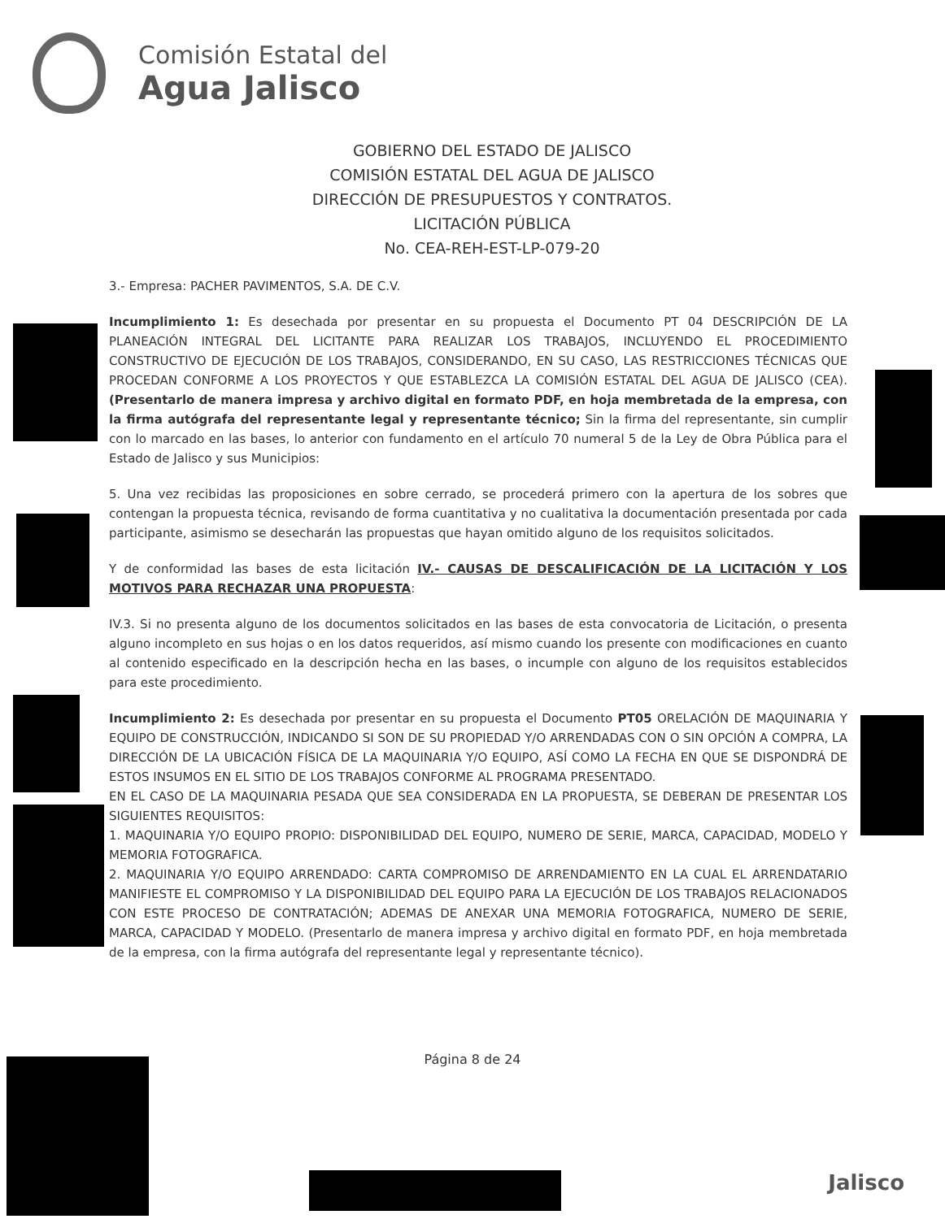Comisión Estatal del
Agua Jalisco
GOBIERNO DEL ESTADO DE JALISCO
COMISIÓN ESTATAL DEL AGUA DE JALISCO
DIRECCIÓN DE PRESUPUESTOS Y CONTRATOS.
LICITACIÓN PÚBLICA
No. CEA-REH-EST-LP-079-20
3.- Empresa: PACHER PAVIMENTOS, S.A. DE C.V.
Incumplimiento 1: Es desechada por presentar en su propuesta el Documento PT 04 DESCRIPCIÓN DE LA PLANEACIÓN INTEGRAL DEL LICITANTE PARA REALIZAR LOS TRABAJOS, INCLUYENDO EL PROCEDIMIENTO CONSTRUCTIVO DE EJECUCIÓN DE LOS TRABAJOS, CONSIDERANDO, EN SU CASO, LAS RESTRICCIONES TÉCNICAS QUE PROCEDAN CONFORME A LOS PROYECTOS Y QUE ESTABLEZCA LA COMISIÓN ESTATAL DEL AGUA DE JALISCO (CEA). (Presentarlo de manera impresa y archivo digital en formato PDF, en hoja membretada de la empresa, con la firma autógrafa del representante legal y representante técnico; Sin la firma del representante, sin cumplir con lo marcado en las bases, lo anterior con fundamento en el artículo 70 numeral 5 de la Ley de Obra Pública para el Estado de Jalisco y sus Municipios:
5. Una vez recibidas las proposiciones en sobre cerrado, se procederá primero con la apertura de los sobres que contengan la propuesta técnica, revisando de forma cuantitativa y no cualitativa la documentación presentada por cada participante, asimismo se desecharán las propuestas que hayan omitido alguno de los requisitos solicitados.
Y de conformidad las bases de esta licitación IV.- CAUSAS DE DESCALIFICACIÓN DE LA LICITACIÓN Y LOS MOTIVOS PARA RECHAZAR UNA PROPUESTA:
IV.3. Si no presenta alguno de los documentos solicitados en las bases de esta convocatoria de Licitación, o presenta alguno incompleto en sus hojas o en los datos requeridos, así mismo cuando los presente con modificaciones en cuanto al contenido especificado en la descripción hecha en las bases, o incumple con alguno de los requisitos establecidos para este procedimiento.
Incumplimiento 2: Es desechada por presentar en su propuesta el Documento PT05 ORELACIÓN DE MAQUINARIA Y EQUIPO DE CONSTRUCCIÓN, INDICANDO SI SON DE SU PROPIEDAD Y/O ARRENDADAS CON O SIN OPCIÓN A COMPRA, LA DIRECCIÓN DE LA UBICACIÓN FÍSICA DE LA MAQUINARIA Y/O EQUIPO, ASÍ COMO LA FECHA EN QUE SE DISPONDRÁ DE ESTOS INSUMOS EN EL SITIO DE LOS TRABAJOS CONFORME AL PROGRAMA PRESENTADO.
EN EL CASO DE LA MAQUINARIA PESADA QUE SEA CONSIDERADA EN LA PROPUESTA, SE DEBERAN DE PRESENTAR LOS SIGUIENTES REQUISITOS:
1. MAQUINARIA Y/O EQUIPO PROPIO: DISPONIBILIDAD DEL EQUIPO, NUMERO DE SERIE, MARCA, CAPACIDAD, MODELO Y MEMORIA FOTOGRAFICA.
2. MAQUINARIA Y/O EQUIPO ARRENDADO: CARTA COMPROMISO DE ARRENDAMIENTO EN LA CUAL EL ARRENDATARIO MANIFIESTE EL COMPROMISO Y LA DISPONIBILIDAD DEL EQUIPO PARA LA EJECUCIÓN DE LOS TRABAJOS RELACIONADOS CON ESTE PROCESO DE CONTRATACIÓN; ADEMAS DE ANEXAR UNA MEMORIA FOTOGRAFICA, NUMERO DE SERIE, MARCA, CAPACIDAD Y MODELO. (Presentarlo de manera impresa y archivo digital en formato PDF, en hoja membretada de la empresa, con la firma autógrafa del representante legal y representante técnico).
Página 8 de 24
Jalisco